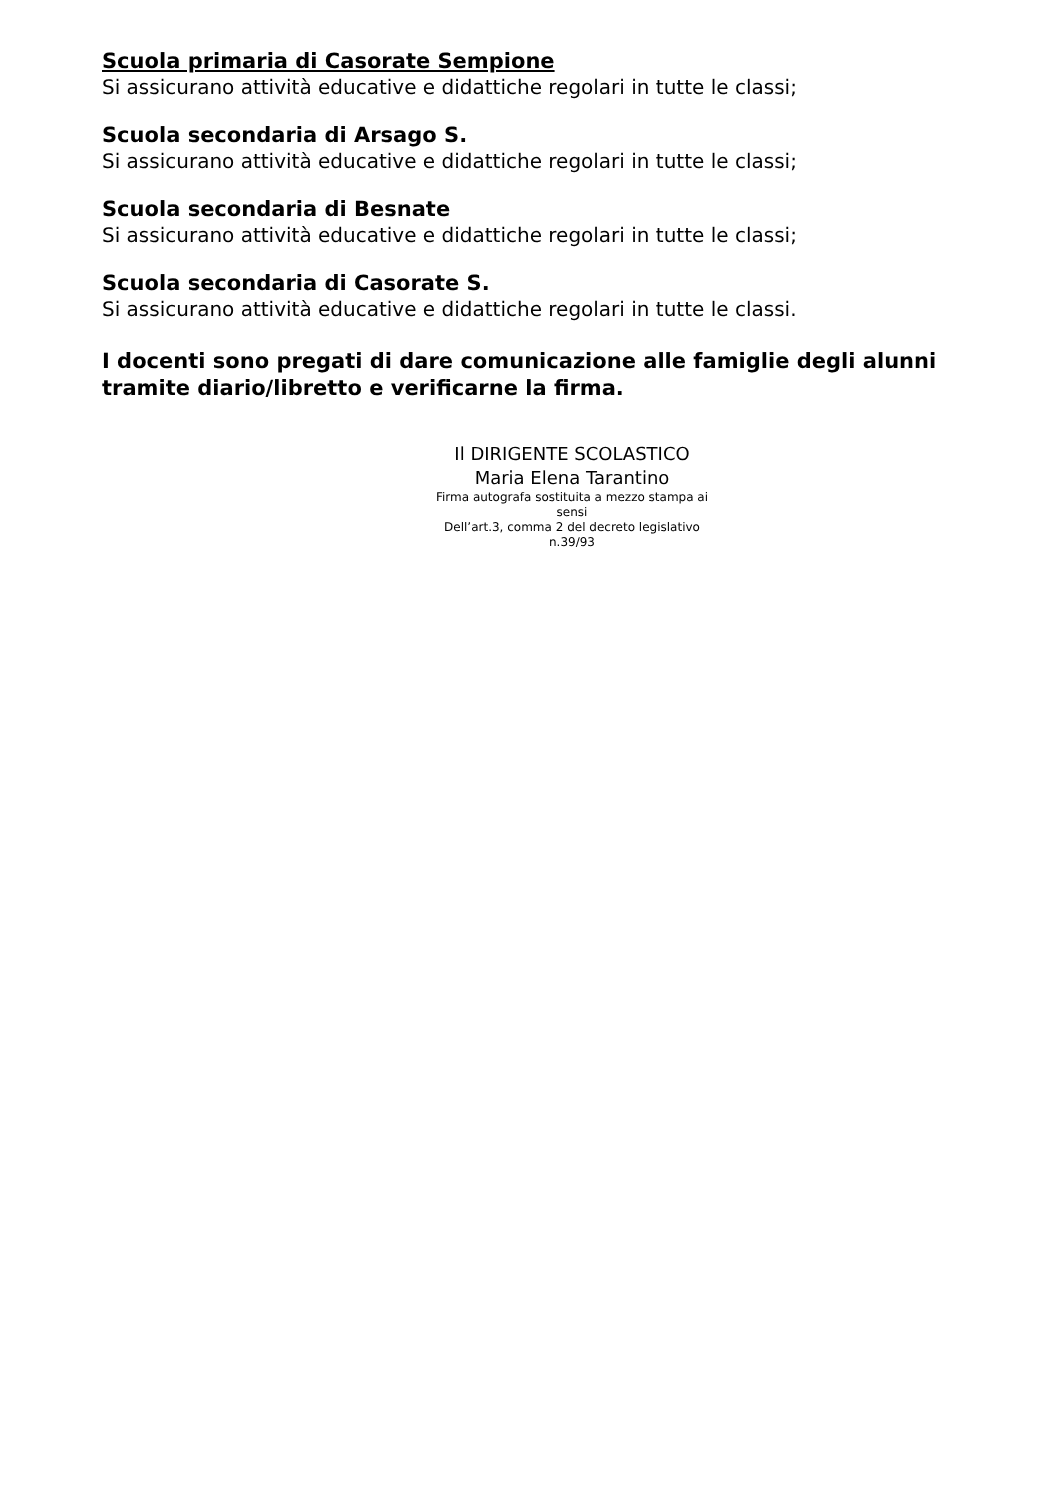Scuola primaria di Casorate Sempione
Si assicurano attività educative e didattiche regolari in tutte le classi;
Scuola secondaria di Arsago S.
Si assicurano attività educative e didattiche regolari in tutte le classi;
Scuola secondaria di Besnate
Si assicurano attività educative e didattiche regolari in tutte le classi;
Scuola secondaria di Casorate S.
Si assicurano attività educative e didattiche regolari in tutte le classi.
I docenti sono pregati di dare comunicazione alle famiglie degli alunni tramite diario/libretto e verificarne la firma.
Il DIRIGENTE SCOLASTICO
Maria Elena Tarantino
Firma autografa sostituita a mezzo stampa ai sensi
Dell’art.3, comma 2 del decreto legislativo n.39/93